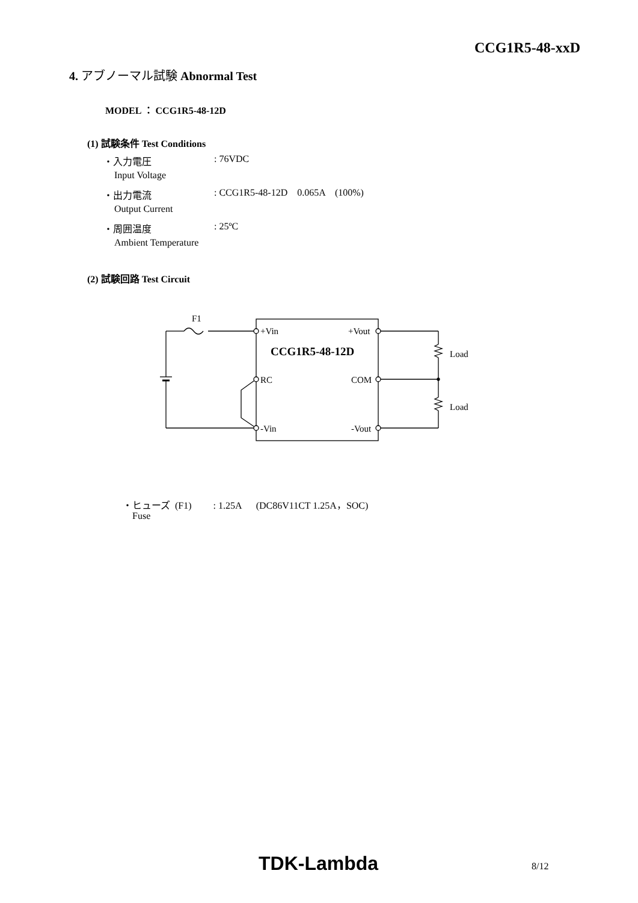CCG1R5-48-xxD
4. アブノーマル試験 Abnormal Test
MODEL ： CCG1R5-48-12D
(1) 試験条件 Test Conditions
・入力電圧 : 76VDC
Input Voltage
・出力電流 : CCG1R5-48-12D 0.065A (100%)
Output Current
・周囲温度 : 25ºC
Ambient Temperature
(2) 試験回路 Test Circuit
F1
+Vin
+Vout
CCG1R5-48-12D
RC
COM
-Vin
-Vout
Load
Load
・ヒューズ (F1) : 1.25A (DC86V11CT 1.25A，SOC)
Fuse
TDK-Lambda 8/12